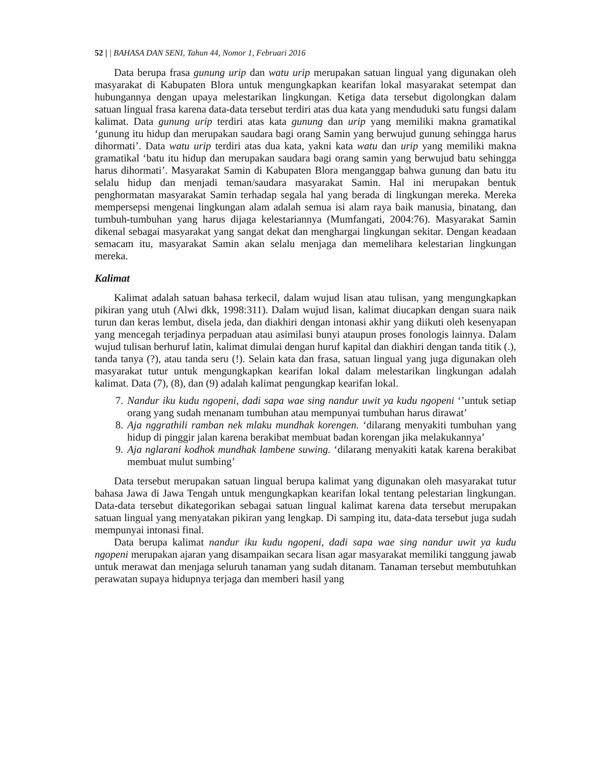52 | | BAHASA DAN SENI, Tahun 44, Nomor 1, Februari 2016
Data berupa frasa gunung urip dan watu urip merupakan satuan lingual yang digunakan oleh masyarakat di Kabupaten Blora untuk mengungkapkan kearifan lokal masyarakat setempat dan hubungannya dengan upaya melestarikan lingkungan. Ketiga data tersebut digolongkan dalam satuan lingual frasa karena data-data tersebut terdiri atas dua kata yang menduduki satu fungsi dalam kalimat. Data gunung urip terdiri atas kata gunung dan urip yang memiliki makna gramatikal ‘gunung itu hidup dan merupakan saudara bagi orang Samin yang berwujud gunung sehingga harus dihormati’. Data watu urip terdiri atas dua kata, yakni kata watu dan urip yang memiliki makna gramatikal ‘batu itu hidup dan merupakan saudara bagi orang samin yang berwujud batu sehingga harus dihormati’. Masyarakat Samin di Kabupaten Blora menganggap bahwa gunung dan batu itu selalu hidup dan menjadi teman/saudara masyarakat Samin. Hal ini merupakan bentuk penghormatan masyarakat Samin terhadap segala hal yang berada di lingkungan mereka. Mereka mempersepsi mengenai lingkungan alam adalah semua isi alam raya baik manusia, binatang, dan tumbuh-tumbuhan yang harus dijaga kelestariannya (Mumfangati, 2004:76). Masyarakat Samin dikenal sebagai masyarakat yang sangat dekat dan menghargai lingkungan sekitar. Dengan keadaan semacam itu, masyarakat Samin akan selalu menjaga dan memelihara kelestarian lingkungan mereka.
Kalimat
Kalimat adalah satuan bahasa terkecil, dalam wujud lisan atau tulisan, yang mengungkapkan pikiran yang utuh (Alwi dkk, 1998:311). Dalam wujud lisan, kalimat diucapkan dengan suara naik turun dan keras lembut, disela jeda, dan diakhiri dengan intonasi akhir yang diikuti oleh kesenyapan yang mencegah terjadinya perpaduan atau asimilasi bunyi ataupun proses fonologis lainnya. Dalam wujud tulisan berhuruf latin, kalimat dimulai dengan huruf kapital dan diakhiri dengan tanda titik (.), tanda tanya (?), atau tanda seru (!). Selain kata dan frasa, satuan lingual yang juga digunakan oleh masyarakat tutur untuk mengungkapkan kearifan lokal dalam melestarikan lingkungan adalah kalimat. Data (7), (8), dan (9) adalah kalimat pengungkap kearifan lokal.
7. Nandur iku kudu ngopeni, dadi sapa wae sing nandur uwit ya kudu ngopeni ‘’untuk setiap orang yang sudah menanam tumbuhan atau mempunyai tumbuhan harus dirawat’
8. Aja nggrathili ramban nek mlaku mundhak korengen. ‘dilarang menyakiti tumbuhan yang hidup di pinggir jalan karena berakibat membuat badan korengan jika melakukannya’
9. Aja nglarani kodhok mundhak lambene suwing. ‘dilarang menyakiti katak karena berakibat membuat mulut sumbing’
Data tersebut merupakan satuan lingual berupa kalimat yang digunakan oleh masyarakat tutur bahasa Jawa di Jawa Tengah untuk mengungkapkan kearifan lokal tentang pelestarian lingkungan. Data-data tersebut dikategorikan sebagai satuan lingual kalimat karena data tersebut merupakan satuan lingual yang menyatakan pikiran yang lengkap. Di samping itu, data-data tersebut juga sudah mempunyai intonasi final.
Data berupa kalimat nandur iku kudu ngopeni, dadi sapa wae sing nandur uwit ya kudu ngopeni merupakan ajaran yang disampaikan secara lisan agar masyarakat memiliki tanggung jawab untuk merawat dan menjaga seluruh tanaman yang sudah ditanam. Tanaman tersebut membutuhkan perawatan supaya hidupnya terjaga dan memberi hasil yang